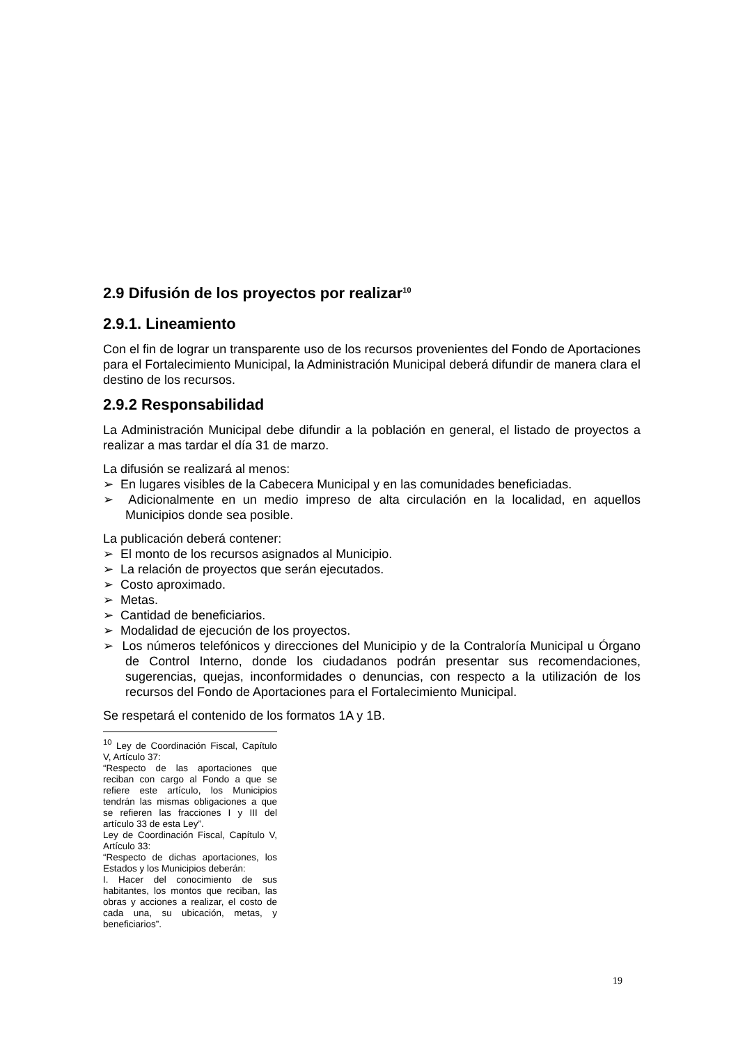2.9 Difusión de los proyectos por realizar<sup>10</sup>
2.9.1. Lineamiento
Con el fin de lograr un transparente uso de los recursos provenientes del Fondo de Aportaciones para el Fortalecimiento Municipal, la Administración Municipal deberá difundir de manera clara el destino de los recursos.
2.9.2 Responsabilidad
La Administración Municipal debe difundir a la población en general, el listado de proyectos a realizar a mas tardar el día 31 de marzo.
La difusión se realizará al menos:
➢ En lugares visibles de la Cabecera Municipal y en las comunidades beneficiadas.
➢ Adicionalmente en un medio impreso de alta circulación en la localidad, en aquellos Municipios donde sea posible.
La publicación deberá contener:
➢ El monto de los recursos asignados al Municipio.
➢ La relación de proyectos que serán ejecutados.
➢ Costo aproximado.
➢ Metas.
➢ Cantidad de beneficiarios.
➢ Modalidad de ejecución de los proyectos.
➢ Los números telefónicos y direcciones del Municipio y de la Contraloría Municipal u Órgano de Control Interno, donde los ciudadanos podrán presentar sus recomendaciones, sugerencias, quejas, inconformidades o denuncias, con respecto a la utilización de los recursos del Fondo de Aportaciones para el Fortalecimiento Municipal.
Se respetará el contenido de los formatos 1A y 1B.
<sup>10</sup> Ley de Coordinación Fiscal, Capítulo V, Artículo 37:
“Respecto de las aportaciones que reciban con cargo al Fondo a que se refiere este artículo, los Municipios tendrán las mismas obligaciones a que se refieren las fracciones I y III del artículo 33 de esta Ley”.
Ley de Coordinación Fiscal, Capítulo V, Artículo 33:
“Respecto de dichas aportaciones, los Estados y los Municipios deberán:
I. Hacer del conocimiento de sus habitantes, los montos que reciban, las obras y acciones a realizar, el costo de cada una, su ubicación, metas, y beneficiarios”.
19